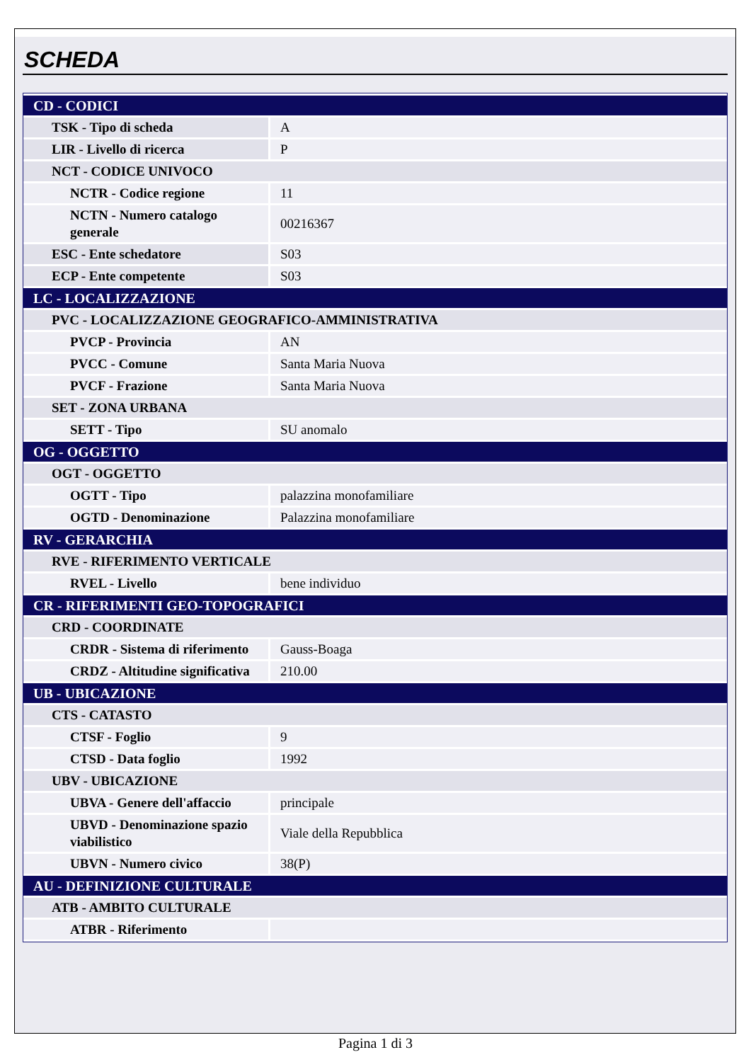SCHEDA
| CD - CODICI | |
| TSK - Tipo di scheda | A |
| LIR - Livello di ricerca | P |
| NCT - CODICE UNIVOCO | |
| NCTR - Codice regione | 11 |
| NCTN - Numero catalogo generale | 00216367 |
| ESC - Ente schedatore | S03 |
| ECP - Ente competente | S03 |
| LC - LOCALIZZAZIONE | |
| PVC - LOCALIZZAZIONE GEOGRAFICO-AMMINISTRATIVA | |
| PVCP - Provincia | AN |
| PVCC - Comune | Santa Maria Nuova |
| PVCF - Frazione | Santa Maria Nuova |
| SET - ZONA URBANA | |
| SETT - Tipo | SU anomalo |
| OG - OGGETTO | |
| OGT - OGGETTO | |
| OGTT - Tipo | palazzina monofamiliare |
| OGTD - Denominazione | Palazzina monofamiliare |
| RV - GERARCHIA | |
| RVE - RIFERIMENTO VERTICALE | |
| RVEL - Livello | bene individuo |
| CR - RIFERIMENTI GEO-TOPOGRAFICI | |
| CRD - COORDINATE | |
| CRDR - Sistema di riferimento | Gauss-Boaga |
| CRDZ - Altitudine significativa | 210.00 |
| UB - UBICAZIONE | |
| CTS - CATASTO | |
| CTSF - Foglio | 9 |
| CTSD - Data foglio | 1992 |
| UBV - UBICAZIONE | |
| UBVA - Genere dell'affaccio | principale |
| UBVD - Denominazione spazio viabilistico | Viale della Repubblica |
| UBVN - Numero civico | 38(P) |
| AU - DEFINIZIONE CULTURALE | |
| ATB - AMBITO CULTURALE | |
| ATBR - Riferimento | |
Pagina 1 di 3